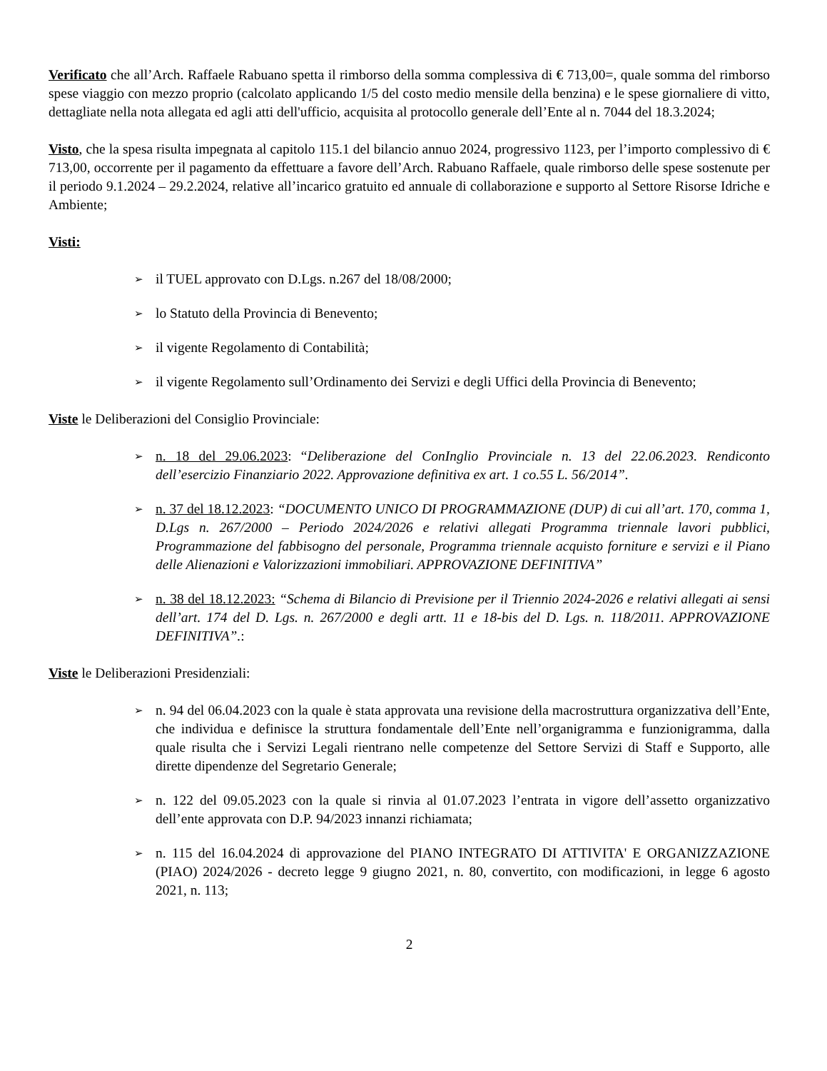Verificato che all’Arch. Raffaele Rabuano spetta il rimborso della somma complessiva di € 713,00=, quale somma del rimborso spese viaggio con mezzo proprio (calcolato applicando 1/5 del costo medio mensile della benzina) e le spese giornaliere di vitto, dettagliate nella nota allegata ed agli atti dell'ufficio, acquisita al protocollo generale dell’Ente al n. 7044 del 18.3.2024;
Visto, che la spesa risulta impegnata al capitolo 115.1 del bilancio annuo 2024, progressivo 1123, per l’importo complessivo di € 713,00, occorrente per il pagamento da effettuare a favore dell’Arch. Rabuano Raffaele, quale rimborso delle spese sostenute per il periodo 9.1.2024 – 29.2.2024, relative all’incarico gratuito ed annuale di collaborazione e supporto al Settore Risorse Idriche e Ambiente;
Visti:
➢ il TUEL approvato con D.Lgs. n.267 del 18/08/2000;
➢ lo Statuto della Provincia di Benevento;
➢ il vigente Regolamento di Contabilità;
➢ il vigente Regolamento sull’Ordinamento dei Servizi e degli Uffici della Provincia di Benevento;
Viste le Deliberazioni del Consiglio Provinciale:
➢ n. 18 del 29.06.2023: “Deliberazione del ConInglio Provinciale n. 13 del 22.06.2023. Rendiconto dell’esercizio Finanziario 2022. Approvazione definitiva ex art. 1 co.55 L. 56/2014”.
➢ n. 37 del 18.12.2023: “DOCUMENTO UNICO DI PROGRAMMAZIONE (DUP) di cui all’art. 170, comma 1, D.Lgs n. 267/2000 – Periodo 2024/2026 e relativi allegati Programma triennale lavori pubblici, Programmazione del fabbisogno del personale, Programma triennale acquisto forniture e servizi e il Piano delle Alienazioni e Valorizzazioni immobiliari. APPROVAZIONE DEFINITIVA”
➢ n. 38 del 18.12.2023: “Schema di Bilancio di Previsione per il Triennio 2024-2026 e relativi allegati ai sensi dell’art. 174 del D. Lgs. n. 267/2000 e degli artt. 11 e 18-bis del D. Lgs. n. 118/2011. APPROVAZIONE DEFINITIVA”.:
Viste le Deliberazioni Presidenziali:
➢ n. 94 del 06.04.2023 con la quale è stata approvata una revisione della macrostruttura organizzativa dell’Ente, che individua e definisce la struttura fondamentale dell’Ente nell’organigramma e funzionigramma, dalla quale risulta che i Servizi Legali rientrano nelle competenze del Settore Servizi di Staff e Supporto, alle dirette dipendenze del Segretario Generale;
➢ n. 122 del 09.05.2023 con la quale si rinvia al 01.07.2023 l’entrata in vigore dell’assetto organizzativo dell’ente approvata con D.P. 94/2023 innanzi richiamata;
➢ n. 115 del 16.04.2024 di approvazione del PIANO INTEGRATO DI ATTIVITA' E ORGANIZZAZIONE (PIAO) 2024/2026 - decreto legge 9 giugno 2021, n. 80, convertito, con modificazioni, in legge 6 agosto 2021, n. 113;
2